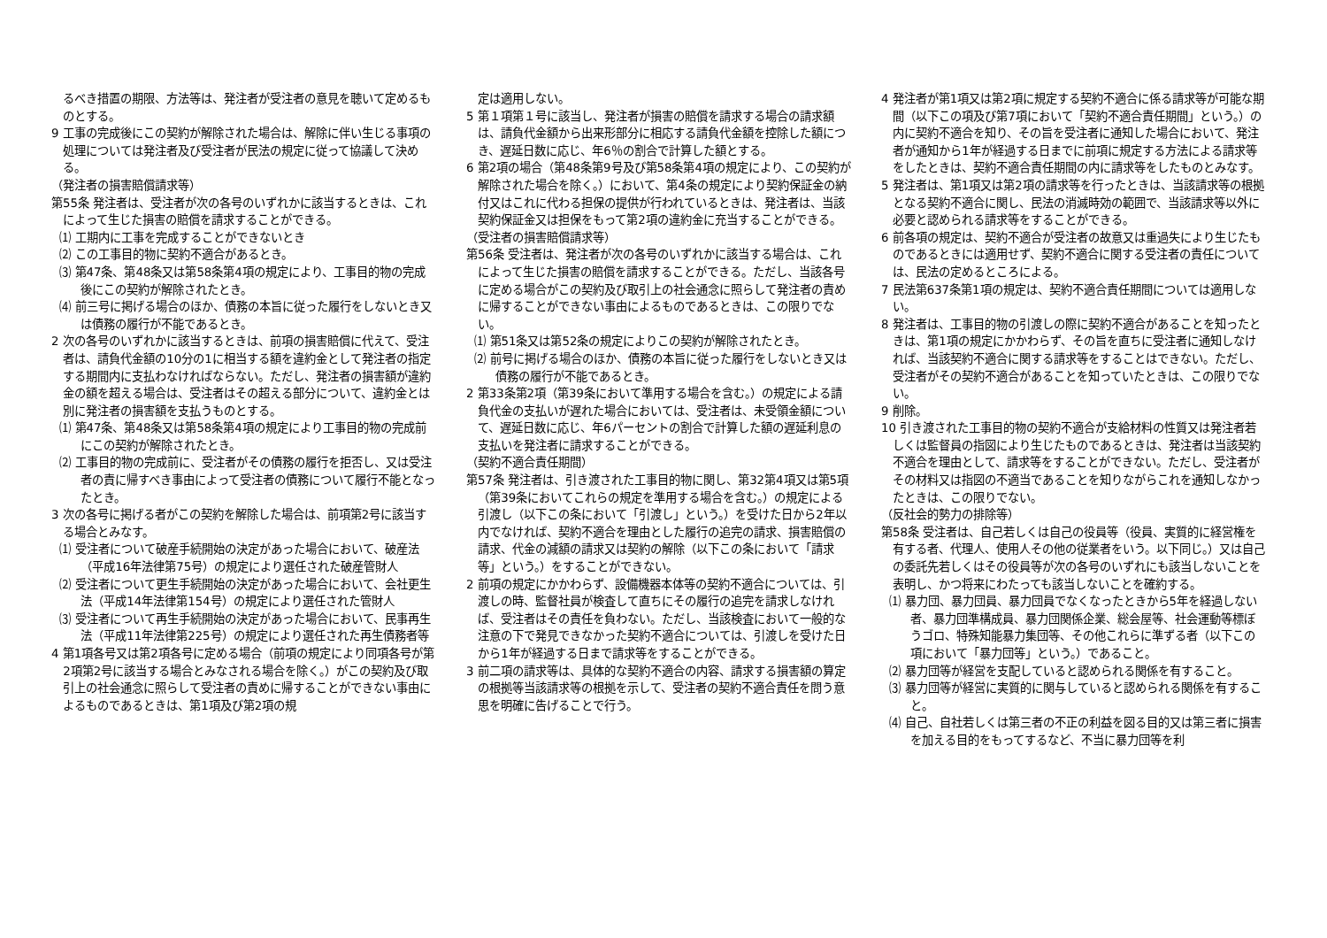るべき措置の期限、方法等は、発注者が受注者の意見を聴いて定めるものとする。
9 工事の完成後にこの契約が解除された場合は、解除に伴い生じる事項の処理については発注者及び受注者が民法の規定に従って協議して決める。
（発注者の損害賠償請求等）
第55条 発注者は、受注者が次の各号のいずれかに該当するときは、これによって生じた損害の賠償を請求することができる。
⑴ 工期内に工事を完成することができないとき
⑵ この工事目的物に契約不適合があるとき。
⑶ 第47条、第48条又は第58条第4項の規定により、工事目的物の完成後にこの契約が解除されたとき。
⑷ 前三号に掲げる場合のほか、債務の本旨に従った履行をしないとき又は債務の履行が不能であるとき。
2 次の各号のいずれかに該当するときは、前項の損害賠償に代えて、受注者は、請負代金額の10分の1に相当する額を違約金として発注者の指定する期間内に支払わなければならない。ただし、発注者の損害額が違約金の額を超える場合は、受注者はその超える部分について、違約金とは別に発注者の損害額を支払うものとする。
⑴ 第47条、第48条又は第58条第4項の規定により工事目的物の完成前にこの契約が解除されたとき。
⑵ 工事目的物の完成前に、受注者がその債務の履行を拒否し、又は受注者の責に帰すべき事由によって受注者の債務について履行不能となったとき。
3 次の各号に掲げる者がこの契約を解除した場合は、前項第2号に該当する場合とみなす。
⑴ 受注者について破産手続開始の決定があった場合において、破産法（平成16年法律第75号）の規定により選任された破産管財人
⑵ 受注者について更生手続開始の決定があった場合において、会社更生法（平成14年法律第154号）の規定により選任された管財人
⑶ 受注者について再生手続開始の決定があった場合において、民事再生法（平成11年法律第225号）の規定により選任された再生債務者等
4 第1項各号又は第2項各号に定める場合（前項の規定により同項各号が第2項第2号に該当する場合とみなされる場合を除く。）がこの契約及び取引上の社会通念に照らして受注者の責めに帰することができない事由によるものであるときは、第1項及び第2項の規
定は適用しない。
5 第１項第１号に該当し、発注者が損害の賠償を請求する場合の請求額は、請負代金額から出来形部分に相応する請負代金額を控除した額につき、遅延日数に応じ、年6％の割合で計算した額とする。
6 第2項の場合（第48条第9号及び第58条第4項の規定により、この契約が解除された場合を除く。）において、第4条の規定により契約保証金の納付又はこれに代わる担保の提供が行われているときは、発注者は、当該契約保証金又は担保をもって第2項の違約金に充当することができる。
（受注者の損害賠償請求等）
第56条 受注者は、発注者が次の各号のいずれかに該当する場合は、これによって生じた損害の賠償を請求することができる。ただし、当該各号に定める場合がこの契約及び取引上の社会通念に照らして発注者の責めに帰することができない事由によるものであるときは、この限りでない。
⑴ 第51条又は第52条の規定によりこの契約が解除されたとき。
⑵ 前号に掲げる場合のほか、債務の本旨に従った履行をしないとき又は債務の履行が不能であるとき。
2 第33条第2項（第39条において準用する場合を含む。）の規定による請負代金の支払いが遅れた場合においては、受注者は、未受領金額について、遅延日数に応じ、年6パーセントの割合で計算した額の遅延利息の支払いを発注者に請求することができる。
（契約不適合責任期間）
第57条 発注者は、引き渡された工事目的物に関し、第32第4項又は第5項（第39条においてこれらの規定を準用する場合を含む。）の規定による引渡し（以下この条において「引渡し」という。）を受けた日から2年以内でなければ、契約不適合を理由とした履行の追完の請求、損害賠償の請求、代金の減額の請求又は契約の解除（以下この条において「請求等」という。）をすることができない。
2 前項の規定にかかわらず、設備機器本体等の契約不適合については、引渡しの時、監督社員が検査して直ちにその履行の追完を請求しなければ、受注者はその責任を負わない。ただし、当該検査において一般的な注意の下で発見できなかった契約不適合については、引渡しを受けた日から1年が経過する日まで請求等をすることができる。
3 前二項の請求等は、具体的な契約不適合の内容、請求する損害額の算定の根拠等当該請求等の根拠を示して、受注者の契約不適合責任を問う意思を明確に告げることで行う。
4 発注者が第1項又は第2項に規定する契約不適合に係る請求等が可能な期間（以下この項及び第7項において「契約不適合責任期間」という。）の内に契約不適合を知り、その旨を受注者に通知した場合において、発注者が通知から1年が経過する日までに前項に規定する方法による請求等をしたときは、契約不適合責任期間の内に請求等をしたものとみなす。
5 発注者は、第1項又は第2項の請求等を行ったときは、当該請求等の根拠となる契約不適合に関し、民法の消滅時効の範囲で、当該請求等以外に必要と認められる請求等をすることができる。
6 前各項の規定は、契約不適合が受注者の故意又は重過失により生じたものであるときには適用せず、契約不適合に関する受注者の責任については、民法の定めるところによる。
7 民法第637条第1項の規定は、契約不適合責任期間については適用しない。
8 発注者は、工事目的物の引渡しの際に契約不適合があることを知ったときは、第1項の規定にかかわらず、その旨を直ちに受注者に通知しなければ、当該契約不適合に関する請求等をすることはできない。ただし、受注者がその契約不適合があることを知っていたときは、この限りでない。
9 削除。
10 引き渡された工事目的物の契約不適合が支給材料の性質又は発注者若しくは監督員の指図により生じたものであるときは、発注者は当該契約不適合を理由として、請求等をすることができない。ただし、受注者がその材料又は指図の不適当であることを知りながらこれを通知しなかったときは、この限りでない。
（反社会的勢力の排除等）
第58条 受注者は、自己若しくは自己の役員等（役員、実質的に経営権を有する者、代理人、使用人その他の従業者をいう。以下同じ。）又は自己の委託先若しくはその役員等が次の各号のいずれにも該当しないことを表明し、かつ将来にわたっても該当しないことを確約する。
⑴ 暴力団、暴力団員、暴力団員でなくなったときから5年を経過しない者、暴力団準構成員、暴力団関係企業、総会屋等、社会運動等標ぼうゴロ、特殊知能暴力集団等、その他これらに準ずる者（以下この項において「暴力団等」という。）であること。
⑵ 暴力団等が経営を支配していると認められる関係を有すること。
⑶ 暴力団等が経営に実質的に関与していると認められる関係を有すること。
⑷ 自己、自社若しくは第三者の不正の利益を図る目的又は第三者に損害を加える目的をもってするなど、不当に暴力団等を利